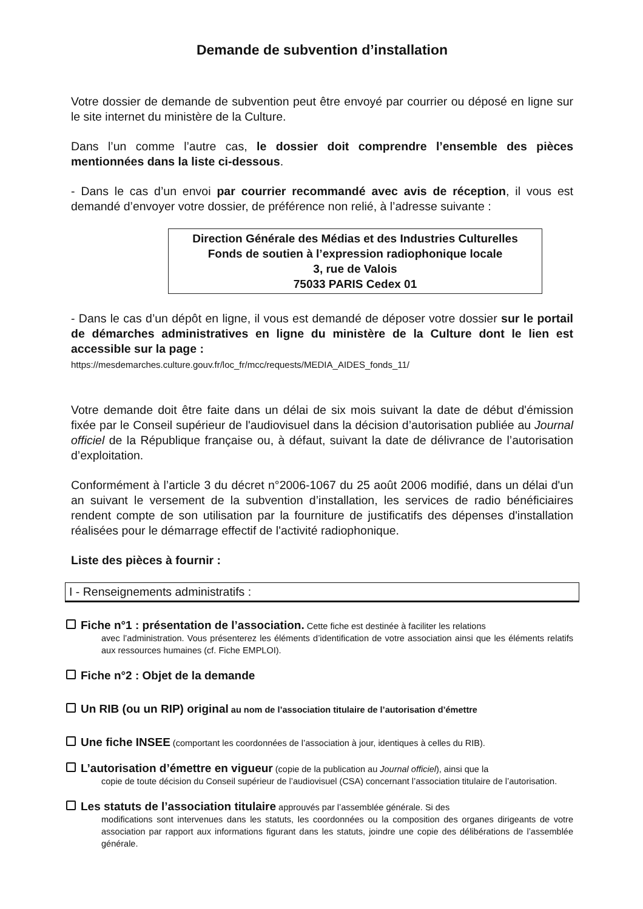Demande de subvention d’installation
Votre dossier de demande de subvention peut être envoyé par courrier ou déposé en ligne sur le site internet du ministère de la Culture.
Dans l’un comme l’autre cas, le dossier doit comprendre l’ensemble des pièces mentionnées dans la liste ci-dessous.
- Dans le cas d’un envoi par courrier recommandé avec avis de réception, il vous est demandé d’envoyer votre dossier, de préférence non relié, à l’adresse suivante :
Direction Générale des Médias et des Industries Culturelles
Fonds de soutien à l’expression radiophonique locale
3, rue de Valois
75033 PARIS Cedex 01
- Dans le cas d’un dépôt en ligne, il vous est demandé de déposer votre dossier sur le portail de démarches administratives en ligne du ministère de la Culture dont le lien est accessible sur la page :
https://mesdemarches.culture.gouv.fr/loc_fr/mcc/requests/MEDIA_AIDES_fonds_11/
Votre demande doit être faite dans un délai de six mois suivant la date de début d'émission fixée par le Conseil supérieur de l'audiovisuel dans la décision d’autorisation publiée au Journal officiel de la République française ou, à défaut, suivant la date de délivrance de l’autorisation d’exploitation.
Conformément à l’article 3 du décret n°2006-1067 du 25 août 2006 modifié, dans un délai d'un an suivant le versement de la subvention d’installation, les services de radio bénéficiaires rendent compte de son utilisation par la fourniture de justificatifs des dépenses d'installation réalisées pour le démarrage effectif de l'activité radiophonique.
Liste des pièces à fournir :
I - Renseignements administratifs :
Fiche n°1 : présentation de l’association. Cette fiche est destinée à faciliter les relations
avec l’administration. Vous présenterez les éléments d’identification de votre association ainsi que les éléments relatifs aux ressources humaines (cf. Fiche EMPLOI).
Fiche n°2 : Objet de la demande
Un RIB (ou un RIP) original au nom de l’association titulaire de l’autorisation d’émettre
Une fiche INSEE (comportant les coordonnées de l’association à jour, identiques à celles du RIB).
L’autorisation d’émettre en vigueur (copie de la publication au Journal officiel), ainsi que la
copie de toute décision du Conseil supérieur de l’audiovisuel (CSA) concernant l’association titulaire de l’autorisation.
Les statuts de l’association titulaire approuvés par l’assemblée générale. Si des
modifications sont intervenues dans les statuts, les coordonnées ou la composition des organes dirigeants de votre association par rapport aux informations figurant dans les statuts, joindre une copie des délibérations de l’assemblée générale.